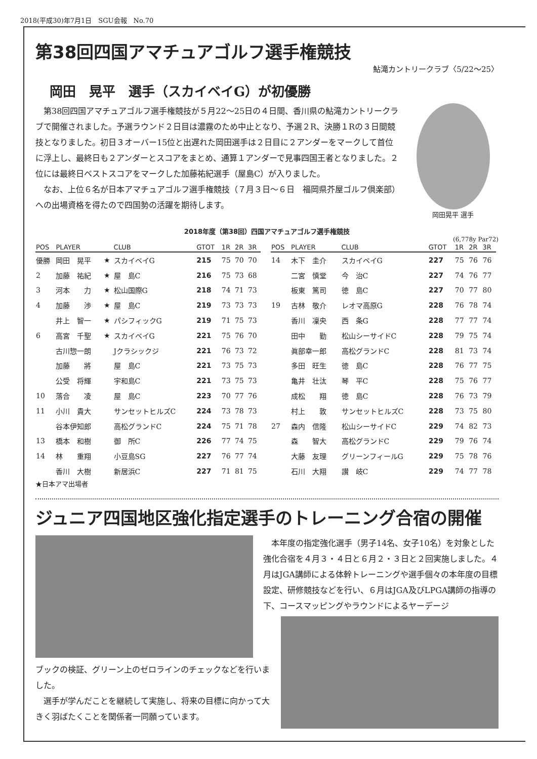2018(平成30)年7月1日　SGU会報　No.70
第38回四国アマチュアゴルフ選手権競技
鮎滝カントリークラブ〈5/22～25〉
岡田　晃平　選手（スカイベイG）が初優勝
第38回四国アマチュアゴルフ選手権競技が５月22～25日の４日間、香川県の鮎滝カントリークラブで開催されました。予選ラウンド２日目は濃霧のため中止となり、予選２R、決勝１Rの３日間競技となりました。初日３オーバー15位と出遅れた岡田選手は２日目に２アンダーをマークして首位に浮上し、最終日も２アンダーとスコアをまとめ、通算１アンダーで見事四国王者となりました。２位には最終日ベストスコアをマークした加藤祐紀選手（屋島C）が入りました。
なお、上位６名が日本アマチュアゴルフ選手権競技（７月３日～６日　福岡県芥屋ゴルフ倶楽部）への出場資格を得たので四国勢の活躍を期待します。
岡田晃平 選手
2018年度（第38回）四国アマチュアゴルフ選手権競技
(6,778y Par72)
| POS | PLAYER | | CLUB | GTOT | 1R | 2R | 3R |
| --- | --- | --- | --- | --- | --- | --- | --- |
| 優勝 | 岡田 晃平 | ★ | スカイベイG | 215 | 75 | 70 | 70 |
| 2 | 加藤 祐紀 | ★ | 屋 島C | 216 | 75 | 73 | 68 |
| 3 | 河本 力 | ★ | 松山国際G | 218 | 74 | 71 | 73 |
| 4 | 加藤 渉 | ★ | 屋 島C | 219 | 73 | 73 | 73 |
| | 井上 智一 | ★ | パシフィックG | 219 | 71 | 75 | 73 |
| 6 | 高宮 千聖 | ★ | スカイベイG | 221 | 75 | 76 | 70 |
| | 古川惣一朗 | | Jクラシックジ | 221 | 76 | 73 | 72 |
| | 加藤 將 | | 屋 島C | 221 | 73 | 75 | 73 |
| | 公受 将輝 | | 宇和島C | 221 | 73 | 75 | 73 |
| 10 | 落合 凌 | | 屋 島C | 223 | 70 | 77 | 76 |
| 11 | 小川 貴大 | | サンセットヒルズC | 224 | 73 | 78 | 73 |
| | 谷本伊知郎 | | 高松グランドC | 224 | 75 | 71 | 78 |
| 13 | 橋本 和樹 | | 御 所C | 226 | 77 | 74 | 75 |
| 14 | 林 重翔 | | 小豆島SG | 227 | 76 | 77 | 74 |
| | 香川 大樹 | | 新居浜C | 227 | 71 | 81 | 75 |
| POS | PLAYER | CLUB | GTOT | 1R | 2R | 3R |
| --- | --- | --- | --- | --- | --- | --- |
| 14 | 木下 圭介 | スカイベイG | 227 | 75 | 76 | 76 |
| | 二宮 慎堂 | 今 治C | 227 | 74 | 76 | 77 |
| | 板東 篤司 | 徳 島C | 227 | 70 | 77 | 80 |
| 19 | 古林 敬介 | レオマ高原G | 228 | 76 | 78 | 74 |
| | 香川 凜央 | 西 条G | 228 | 77 | 77 | 74 |
| | 田中 勤 | 松山シーサイドC | 228 | 79 | 75 | 74 |
| | 眞部幸一郎 | 高松グランドC | 228 | 81 | 73 | 74 |
| | 多田 旺生 | 徳 島C | 228 | 76 | 77 | 75 |
| | 亀井 壮汰 | 琴 平C | 228 | 75 | 76 | 77 |
| | 成松 翔 | 徳 島C | 228 | 76 | 73 | 79 |
| | 村上 敦 | サンセットヒルズC | 228 | 73 | 75 | 80 |
| 27 | 森内 信隆 | 松山シーサイドC | 229 | 74 | 82 | 73 |
| | 森 智大 | 高松グランドC | 229 | 79 | 76 | 74 |
| | 大藤 友理 | グリーンフィールG | 229 | 75 | 78 | 76 |
| | 石川 大翔 | 讃 岐C | 229 | 74 | 77 | 78 |
★日本アマ出場者
ジュニア四国地区強化指定選手のトレーニング合宿の開催
本年度の指定強化選手（男子14名、女子10名）を対象とした強化合宿を４月３・４日と６月２・３日と２回実施しました。４月はJGA講師による体幹トレーニングや選手個々の本年度の目標設定、研修競技などを行い、６月はJGA及びLPGA講師の指導の下、コースマッピングやラウンドによるヤーデージ
ブックの検証、グリーン上のゼロラインのチェックなどを行いました。
選手が学んだことを継続して実施し、将来の目標に向かって大きく羽ばたくことを関係者一同願っています。